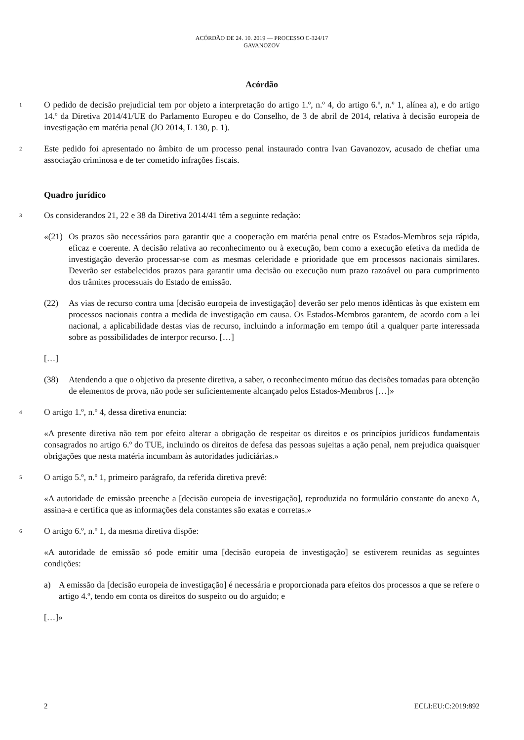ACÓRDÃO DE 24. 10. 2019 — PROCESSO C-324/17
GAVANOZOV
Acórdão
1
O pedido de decisão prejudicial tem por objeto a interpretação do artigo 1.º, n.º 4, do artigo 6.º, n.º 1, alínea a), e do artigo 14.º da Diretiva 2014/41/UE do Parlamento Europeu e do Conselho, de 3 de abril de 2014, relativa à decisão europeia de investigação em matéria penal (JO 2014, L 130, p. 1).
2
Este pedido foi apresentado no âmbito de um processo penal instaurado contra Ivan Gavanozov, acusado de chefiar uma associação criminosa e de ter cometido infrações fiscais.
Quadro jurídico
3
Os considerandos 21, 22 e 38 da Diretiva 2014/41 têm a seguinte redação:
«(21) Os prazos são necessários para garantir que a cooperação em matéria penal entre os Estados-Membros seja rápida, eficaz e coerente. A decisão relativa ao reconhecimento ou à execução, bem como a execução efetiva da medida de investigação deverão processar-se com as mesmas celeridade e prioridade que em processos nacionais similares. Deverão ser estabelecidos prazos para garantir uma decisão ou execução num prazo razoável ou para cumprimento dos trâmites processuais do Estado de emissão.
(22) As vias de recurso contra uma [decisão europeia de investigação] deverão ser pelo menos idênticas às que existem em processos nacionais contra a medida de investigação em causa. Os Estados-Membros garantem, de acordo com a lei nacional, a aplicabilidade destas vias de recurso, incluindo a informação em tempo útil a qualquer parte interessada sobre as possibilidades de interpor recurso. […]
[…]
(38) Atendendo a que o objetivo da presente diretiva, a saber, o reconhecimento mútuo das decisões tomadas para obtenção de elementos de prova, não pode ser suficientemente alcançado pelos Estados-Membros […]»
4
O artigo 1.º, n.º 4, dessa diretiva enuncia:
«A presente diretiva não tem por efeito alterar a obrigação de respeitar os direitos e os princípios jurídicos fundamentais consagrados no artigo 6.º do TUE, incluindo os direitos de defesa das pessoas sujeitas a ação penal, nem prejudica quaisquer obrigações que nesta matéria incumbam às autoridades judiciárias.»
5
O artigo 5.º, n.º 1, primeiro parágrafo, da referida diretiva prevê:
«A autoridade de emissão preenche a [decisão europeia de investigação], reproduzida no formulário constante do anexo A, assina-a e certifica que as informações dela constantes são exatas e corretas.»
6
O artigo 6.º, n.º 1, da mesma diretiva dispõe:
«A autoridade de emissão só pode emitir uma [decisão europeia de investigação] se estiverem reunidas as seguintes condições:
a) A emissão da [decisão europeia de investigação] é necessária e proporcionada para efeitos dos processos a que se refere o artigo 4.º, tendo em conta os direitos do suspeito ou do arguido; e
[…]»
2 ECLI:EU:C:2019:892